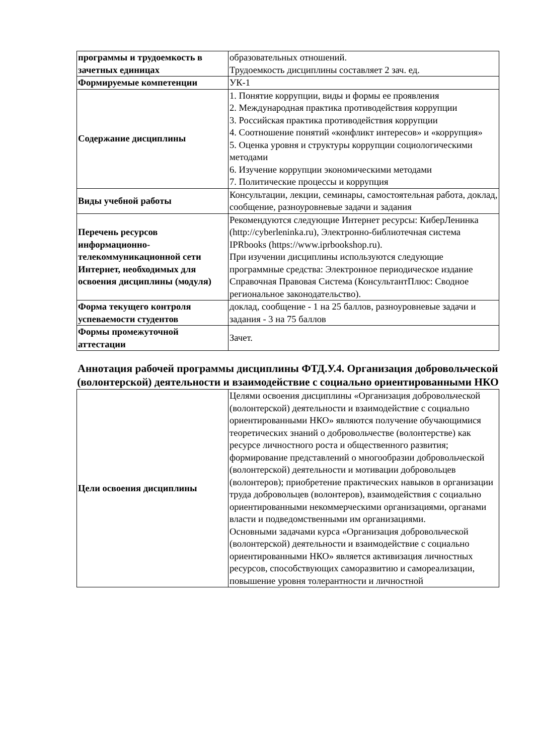| программы и трудоемкость в зачетных единицах | образовательных отношений. Трудоемкость дисциплины составляет 2 зач. ед. |
| Формируемые компетенции | УК-1 |
| Содержание дисциплины | 1. Понятие коррупции, виды и формы ее проявления 2. Международная практика противодействия коррупции 3. Российская практика противодействия коррупции 4. Соотношение понятий «конфликт интересов» и «коррупция» 5. Оценка уровня и структуры коррупции социологическими методами 6. Изучение коррупции экономическими методами 7. Политические процессы и коррупция |
| Виды учебной работы | Консультации, лекции, семинары, самостоятельная работа, доклад, сообщение, разноуровневые задачи и задания |
| Перечень ресурсов информационно-телекоммуникационной сети Интернет, необходимых для освоения дисциплины (модуля) | Рекомендуются следующие Интернет ресурсы: КиберЛенинка (http://cyberleninka.ru), Электронно-библиотечная система IPRbooks (https://www.iprbookshop.ru). При изучении дисциплины используются следующие программные средства: Электронное периодическое издание Справочная Правовая Система (КонсультантПлюс: Сводное региональное законодательство). |
| Форма текущего контроля успеваемости студентов | доклад, сообщение - 1 на 25 баллов, разноуровневые задачи и задания - 3 на 75 баллов |
| Формы промежуточной аттестации | Зачет. |
Аннотация рабочей программы дисциплины ФТД.У.4. Организация добровольческой (волонтерской) деятельности и взаимодействие с социально ориентированными НКО
| Цели освоения дисциплины | Целями освоения дисциплины «Организация добровольческой (волонтерской) деятельности и взаимодействие с социально ориентированными НКО» являются получение обучающимися теоретических знаний о добровольчестве (волонтерстве) как ресурсе личностного роста и общественного развития; формирование представлений о многообразии добровольческой (волонтерской) деятельности и мотивации добровольцев (волонтеров); приобретение практических навыков в организации труда добровольцев (волонтеров), взаимодействия с социально ориентированными некоммерческими организациями, органами власти и подведомственными им организациями. Основными задачами курса «Организация добровольческой (волонтерской) деятельности и взаимодействие с социально ориентированными НКО» является активизация личностных ресурсов, способствующих саморазвитию и самореализации, повышение уровня толерантности и личностной |